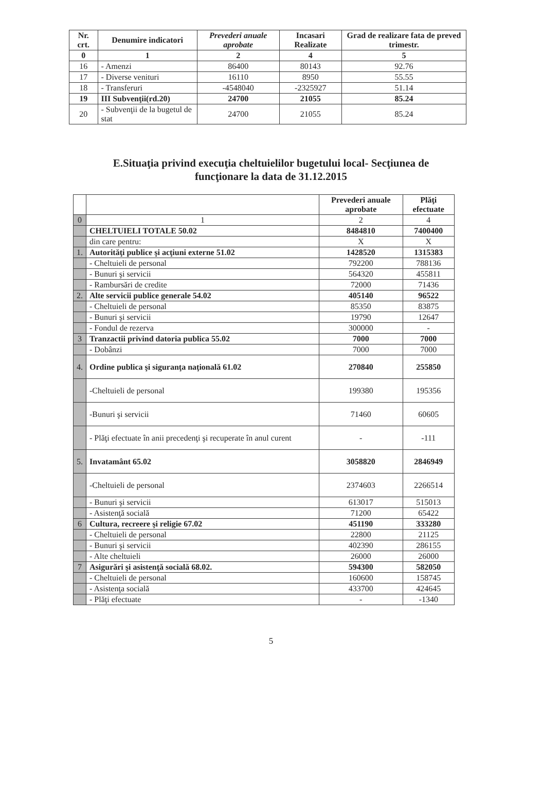| Nr. crt. | Denumire indicatori | Prevederi anuale aprobate | Incasari Realizate | Grad de realizare fata de preved trimestr. |
| --- | --- | --- | --- | --- |
| 0 | 1 | 2 | 4 | 5 |
| 16 | - Amenzi | 86400 | 80143 | 92.76 |
| 17 | - Diverse venituri | 16110 | 8950 | 55.55 |
| 18 | - Transferuri | -4548040 | -2325927 | 51.14 |
| 19 | III Subvenţii(rd.20) | 24700 | 21055 | 85.24 |
| 20 | - Subvenţii de la bugetul de stat | 24700 | 21055 | 85.24 |
E.Situaţia privind execuţia cheltuielilor bugetului local- Secţiunea de
funcţionare la data de 31.12.2015
| | | Prevederi anuale aprobate | Plăţi efectuate |
| --- | --- | --- | --- |
| 0 | 1 | 2 | 4 |
| | CHELTUIELI TOTALE 50.02 | 8484810 | 7400400 |
| | din care pentru: | X | X |
| 1. | Autorităţi publice şi acţiuni externe 51.02 | 1428520 | 1315383 |
| | - Cheltuieli de personal | 792200 | 788136 |
| | - Bunuri şi servicii | 564320 | 455811 |
| | - Rambursări de credite | 72000 | 71436 |
| 2. | Alte servicii publice generale 54.02 | 405140 | 96522 |
| | - Cheltuieli de personal | 85350 | 83875 |
| | - Bunuri şi servicii | 19790 | 12647 |
| | - Fondul de rezerva | 300000 | - |
| 3 | Tranzactii privind datoria publica 55.02 | 7000 | 7000 |
| | - Dobânzi | 7000 | 7000 |
| 4. | Ordine publica şi siguranţa naţională 61.02 | 270840 | 255850 |
| | -Cheltuieli de personal | 199380 | 195356 |
| | -Bunuri şi servicii | 71460 | 60605 |
| | - Plăţi efectuate în anii precedenţi şi recuperate în anul curent | - | -111 |
| 5. | Invatamânt 65.02 | 3058820 | 2846949 |
| | -Cheltuieli de personal | 2374603 | 2266514 |
| | - Bunuri şi servicii | 613017 | 515013 |
| | - Asistenţă socială | 71200 | 65422 |
| 6 | Cultura, recreere şi religie 67.02 | 451190 | 333280 |
| | - Cheltuieli de personal | 22800 | 21125 |
| | - Bunuri şi servicii | 402390 | 286155 |
| | - Alte cheltuieli | 26000 | 26000 |
| 7 | Asigurări şi asistenţă socială 68.02. | 594300 | 582050 |
| | - Cheltuieli de personal | 160600 | 158745 |
| | - Asistenţa socială | 433700 | 424645 |
| | - Plăţi efectuate | - | -1340 |
5